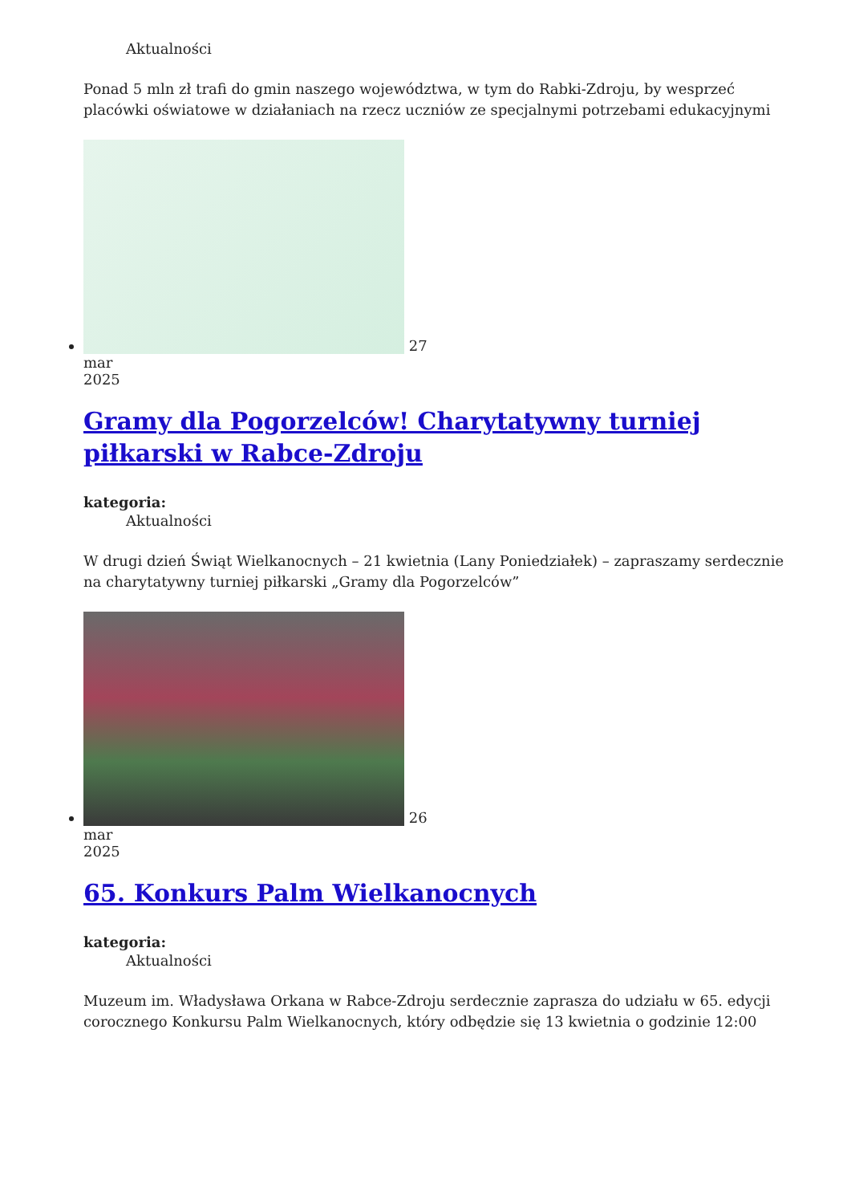Aktualności
Ponad 5 mln zł trafi do gmin naszego województwa, w tym do Rabki-Zdroju, by wesprzeć placówki oświatowe w działaniach na rzecz uczniów ze specjalnymi potrzebami edukacyjnymi
27
mar
2025
Gramy dla Pogorzelców! Charytatywny turniej piłkarski w Rabce-Zdroju
kategoria:
Aktualności
W drugi dzień Świąt Wielkanocnych – 21 kwietnia (Lany Poniedziałek) – zapraszamy serdecznie na charytatywny turniej piłkarski „Gramy dla Pogorzelców”
26
mar
2025
65. Konkurs Palm Wielkanocnych
kategoria:
Aktualności
Muzeum im. Władysława Orkana w Rabce-Zdroju serdecznie zaprasza do udziału w 65. edycji corocznego Konkursu Palm Wielkanocnych, który odbędzie się 13 kwietnia o godzinie 12:00